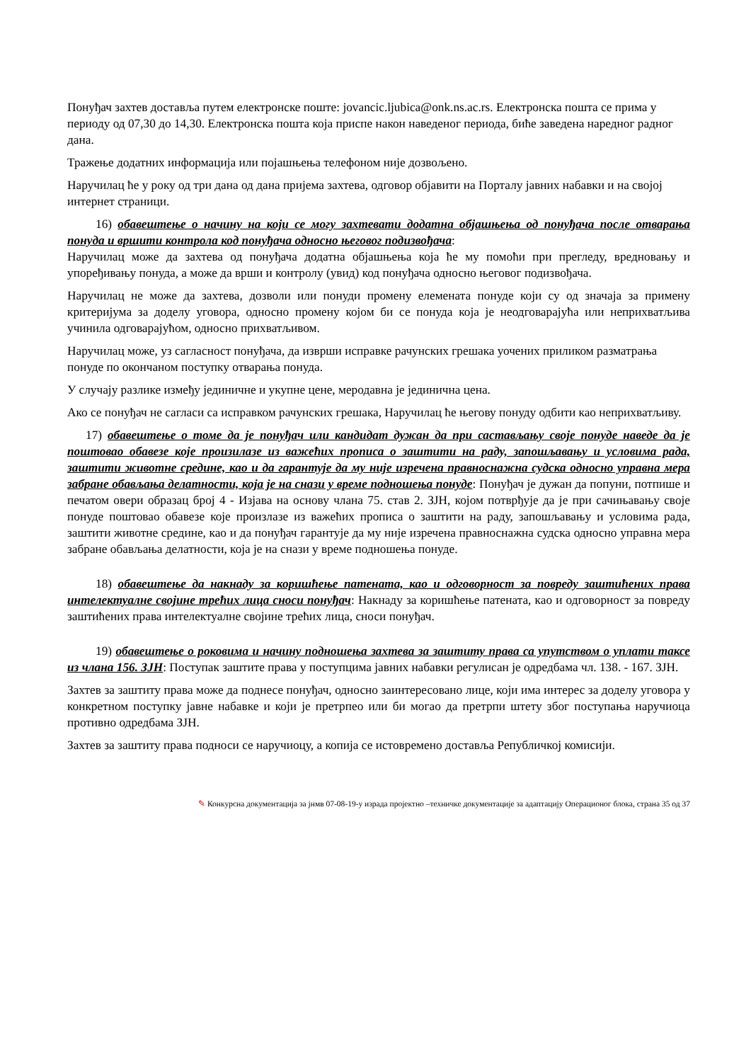Понуђач захтев доставља путем електронске поште: jovancic.ljubica@onk.ns.ac.rs. Електронска пошта се прима у периоду од 07,30 до 14,30. Електронска пошта која приспе након наведеног периода, биће заведена наредног радног дана.
Тражење додатних информација или појашњења телефоном није дозвољено.
Наручилац ће у року од три дана од дана пријема захтева, одговор објавити на Порталу јавних набавки и на својој интернет страници.
16) обавештење о начину на који се могу захтевати додатна објашњења од понуђача после отварања понуда и вршити контрола код понуђача односно његовог подизвођача:
Наручилац може да захтева од понуђача додатна објашњења која ће му помоћи при прегледу, вредновању и упоређивању понуда, а може да врши и контролу (увид) код понуђача односно његовог подизвођача.
Наручилац не може да захтева, дозволи или понуди промену елемената понуде који су од значаја за примену критеријума за доделу уговора, односно промену којом би се понуда која је неодговарајућа или неприхватљива учинила одговарајућом, односно прихватљивом.
Наручилац може, уз сагласност понуђача, да изврши исправке рачунских грешака уочених приликом разматрања понуде по окончаном поступку отварања понуда.
У случају разлике између јединичне и укупне цене, меродавна је јединична цена.
Ако се понуђач не сагласи са исправком рачунских грешака, Наручилац ће његову понуду одбити као неприхватљиву.
17) обавештење о томе да је понуђач или кандидат дужан да при састављању своје понуде наведе да је поштовао обавезе које произилазе из важећих прописа о заштити на раду, запошљавању и условима рада, заштити животне средине, као и да гарантује да му није изречена правноснажна судска односно управна мера забране обављања делатности, која је на снази у време подношења понуде: Понуђач је дужан да попуни, потпише и печатом овери образац број 4 - Изјава на основу члана 75. став 2. ЗЈН, којом потврђује да је при сачињавању своје понуде поштовао обавезе које произлазе из важећих прописа о заштити на раду, запошљавању и условима рада, заштити животне средине, као и да понуђач гарантује да му није изречена правноснажна судска односно управна мера забране обављања делатности, која је на снази у време подношења понуде.
18) обавештење да накнаду за коришћење патената, као и одговорност за повреду заштићених права интелектуалне својине трећих лица сноси понуђач: Накнаду за коришћење патената, као и одговорност за повреду заштићених права интелектуалне својине трећих лица, сноси понуђач.
19) обавештење о роковима и начину подношења захтева за заштиту права са упутством о уплати таксе из члана 156. ЗЈН: Поступак заштите права у поступцима јавних набавки регулисан је одредбама чл. 138. - 167. ЗЈН.
Захтев за заштиту права може да поднесе понуђач, односно заинтересовано лице, који има интерес за доделу уговора у конкретном поступку јавне набавке и који је претрпео или би могао да претрпи штету због поступања наручиоца противно одредбама ЗЈН.
Захтев за заштиту права подноси се наручиоцу, а копија се истовремено доставља Републичкој комисији.
✎ Конкурсна документација за јнмв 07-08-19-у израда пројектно –техничке документације за адаптацију Операционог блока, страна 35 од 37